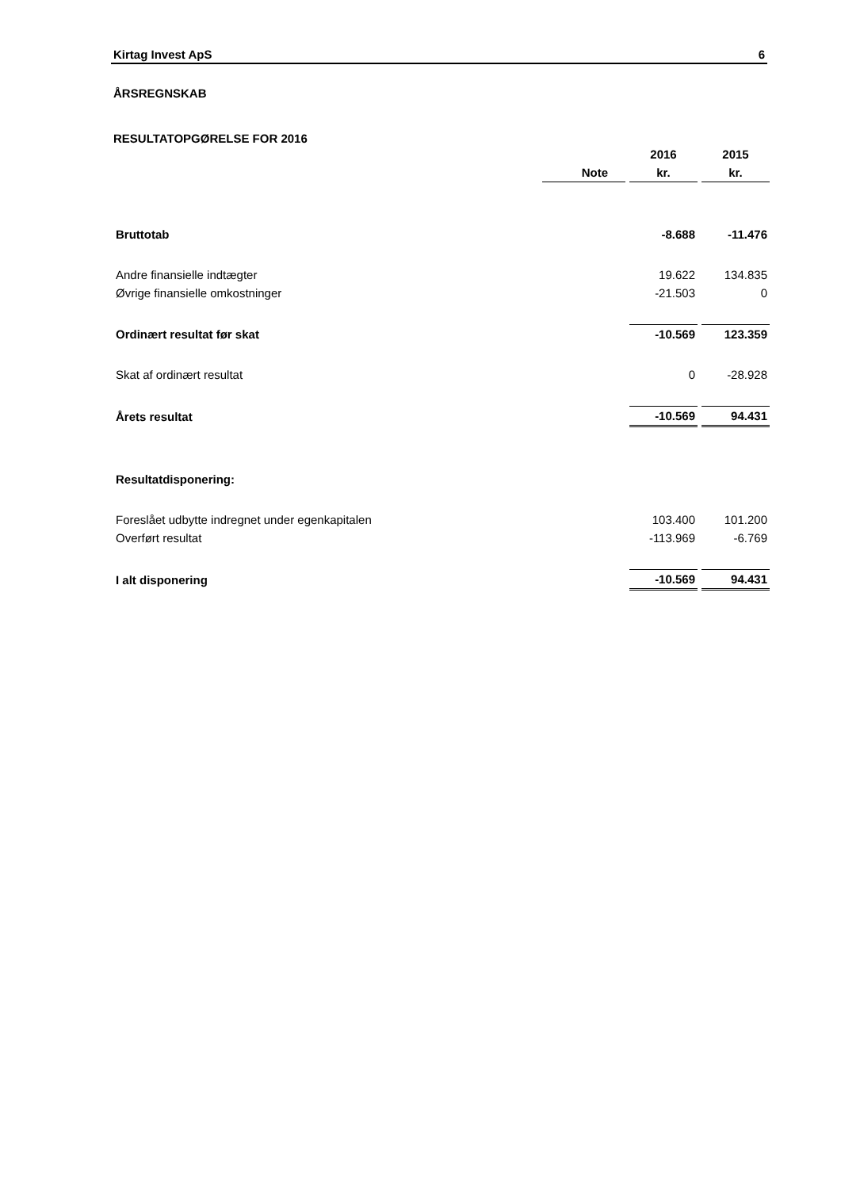Kirtag Invest ApS 6
ÅRSREGNSKAB
RESULTATOPGØRELSE FOR 2016
| | | 2016 | 2015 |
| | Note | kr. | kr. |
| Bruttotab | | -8.688 | -11.476 |
| Andre finansielle indtægter | | 19.622 | 134.835 |
| Øvrige finansielle omkostninger | | -21.503 | 0 |
| Ordinært resultat før skat | | -10.569 | 123.359 |
| Skat af ordinært resultat | | 0 | -28.928 |
| Årets resultat | | -10.569 | 94.431 |
| Resultatdisponering: | | | |
| Foreslået udbytte indregnet under egenkapitalen | | 103.400 | 101.200 |
| Overført resultat | | -113.969 | -6.769 |
| I alt disponering | | -10.569 | 94.431 |